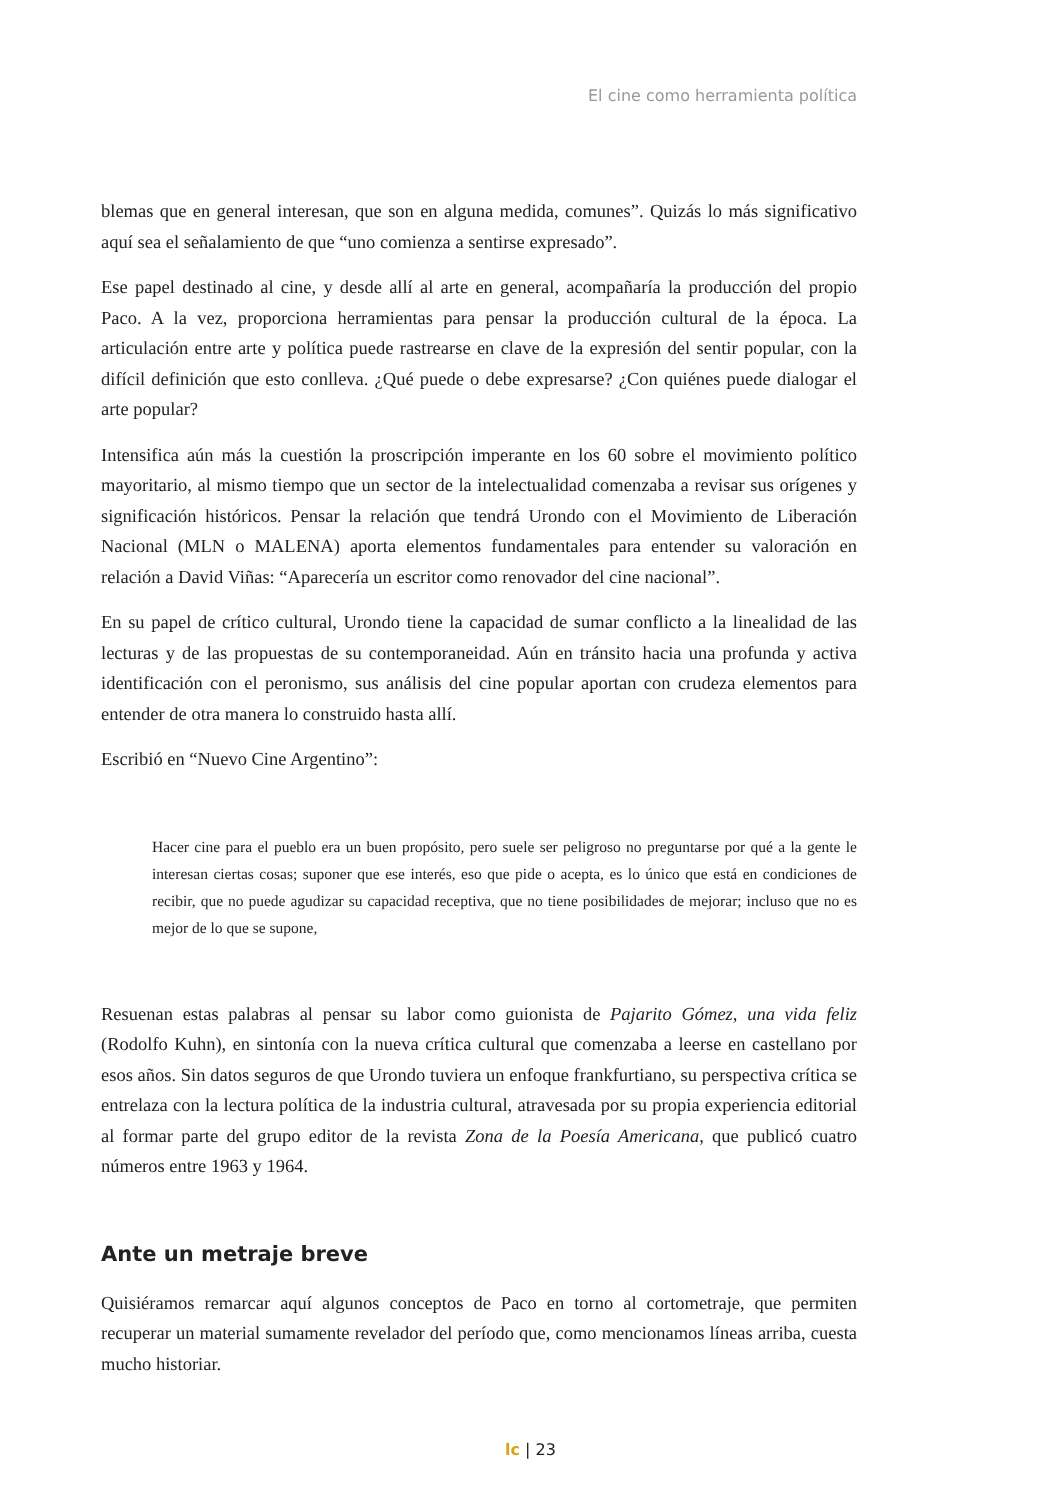El cine como herramienta política
blemas que en general interesan, que son en alguna medida, comunes”. Quizás lo más significativo aquí sea el señalamiento de que “uno comienza a sentirse expresado”.
Ese papel destinado al cine, y desde allí al arte en general, acompañaría la producción del propio Paco. A la vez, proporciona herramientas para pensar la producción cultural de la época. La articulación entre arte y política puede rastrearse en clave de la expresión del sentir popular, con la difícil definición que esto conlleva. ¿Qué puede o debe expresarse? ¿Con quiénes puede dialogar el arte popular?
Intensifica aún más la cuestión la proscripción imperante en los 60 sobre el movimiento político mayoritario, al mismo tiempo que un sector de la intelectualidad comenzaba a revisar sus orígenes y significación históricos. Pensar la relación que tendrá Urondo con el Movimiento de Liberación Nacional (MLN o MALENA) aporta elementos fundamentales para entender su valoración en relación a David Viñas: “Aparecería un escritor como renovador del cine nacional”.
En su papel de crítico cultural, Urondo tiene la capacidad de sumar conflicto a la linealidad de las lecturas y de las propuestas de su contemporaneidad. Aún en tránsito hacia una profunda y activa identificación con el peronismo, sus análisis del cine popular aportan con crudeza elementos para entender de otra manera lo construido hasta allí.
Escribió en “Nuevo Cine Argentino”:
Hacer cine para el pueblo era un buen propósito, pero suele ser peligroso no preguntarse por qué a la gente le interesan ciertas cosas; suponer que ese interés, eso que pide o acepta, es lo único que está en condiciones de recibir, que no puede agudizar su capacidad receptiva, que no tiene posibilidades de mejorar; incluso que no es mejor de lo que se supone,
Resuenan estas palabras al pensar su labor como guionista de Pajarito Gómez, una vida feliz (Rodolfo Kuhn), en sintonía con la nueva crítica cultural que comenzaba a leerse en castellano por esos años. Sin datos seguros de que Urondo tuviera un enfoque frankfurtiano, su perspectiva crítica se entrelaza con la lectura política de la industria cultural, atravesada por su propia experiencia editorial al formar parte del grupo editor de la revista Zona de la Poesía Americana, que publicó cuatro números entre 1963 y 1964.
Ante un metraje breve
Quisiéramos remarcar aquí algunos conceptos de Paco en torno al cortometraje, que permiten recuperar un material sumamente revelador del período que, como mencionamos líneas arriba, cuesta mucho historiar.
lc | 23